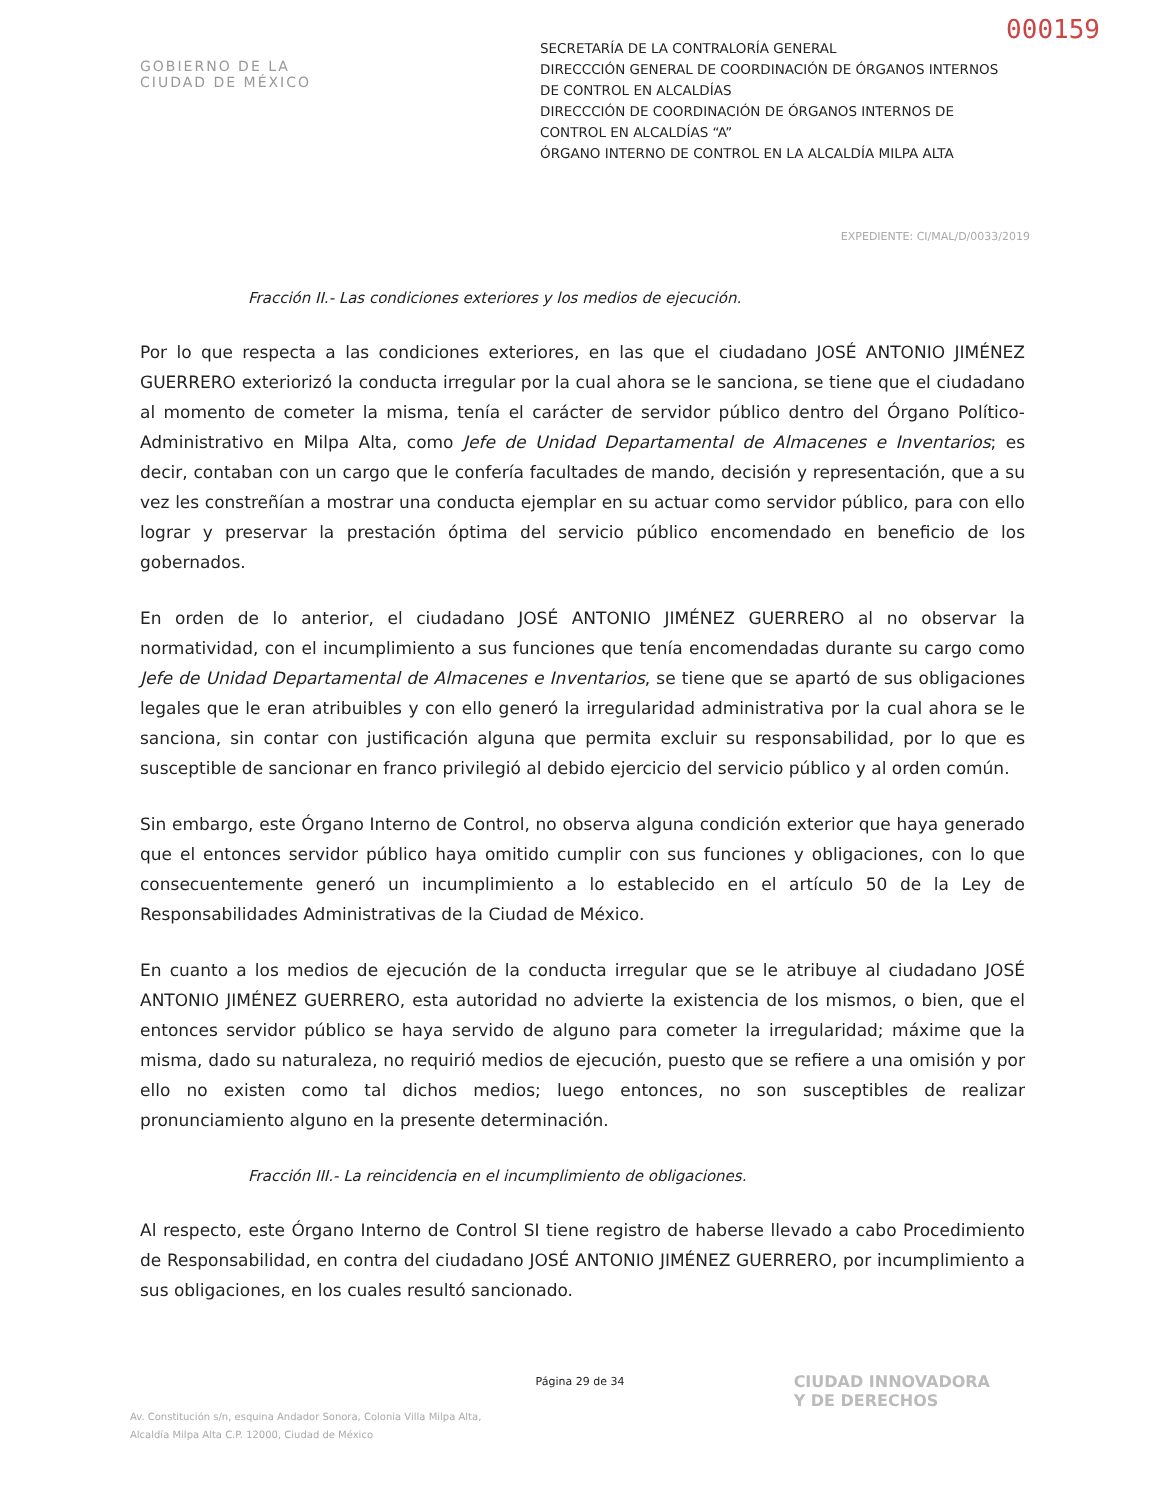000159
GOBIERNO DE LA
CIUDAD DE MÉXICO
SECRETARÍA DE LA CONTRALORÍA GENERAL
DIRECCCIÓN GENERAL DE COORDINACIÓN DE ÓRGANOS INTERNOS DE CONTROL EN ALCALDÍAS
DIRECCCIÓN DE COORDINACIÓN DE ÓRGANOS INTERNOS DE CONTROL EN ALCALDÍAS “A”
ÓRGANO INTERNO DE CONTROL EN LA ALCALDÍA MILPA ALTA
EXPEDIENTE: CI/MAL/D/0033/2019
Fracción II.- Las condiciones exteriores y los medios de ejecución.
Por lo que respecta a las condiciones exteriores, en las que el ciudadano JOSÉ ANTONIO JIMÉNEZ GUERRERO exteriorizó la conducta irregular por la cual ahora se le sanciona, se tiene que el ciudadano al momento de cometer la misma, tenía el carácter de servidor público dentro del Órgano Político-Administrativo en Milpa Alta, como Jefe de Unidad Departamental de Almacenes e Inventarios; es decir, contaban con un cargo que le confería facultades de mando, decisión y representación, que a su vez les constreñían a mostrar una conducta ejemplar en su actuar como servidor público, para con ello lograr y preservar la prestación óptima del servicio público encomendado en beneficio de los gobernados.
En orden de lo anterior, el ciudadano JOSÉ ANTONIO JIMÉNEZ GUERRERO al no observar la normatividad, con el incumplimiento a sus funciones que tenía encomendadas durante su cargo como Jefe de Unidad Departamental de Almacenes e Inventarios, se tiene que se apartó de sus obligaciones legales que le eran atribuibles y con ello generó la irregularidad administrativa por la cual ahora se le sanciona, sin contar con justificación alguna que permita excluir su responsabilidad, por lo que es susceptible de sancionar en franco privilegió al debido ejercicio del servicio público y al orden común.
Sin embargo, este Órgano Interno de Control, no observa alguna condición exterior que haya generado que el entonces servidor público haya omitido cumplir con sus funciones y obligaciones, con lo que consecuentemente generó un incumplimiento a lo establecido en el artículo 50 de la Ley de Responsabilidades Administrativas de la Ciudad de México.
En cuanto a los medios de ejecución de la conducta irregular que se le atribuye al ciudadano JOSÉ ANTONIO JIMÉNEZ GUERRERO, esta autoridad no advierte la existencia de los mismos, o bien, que el entonces servidor público se haya servido de alguno para cometer la irregularidad; máxime que la misma, dado su naturaleza, no requirió medios de ejecución, puesto que se refiere a una omisión y por ello no existen como tal dichos medios; luego entonces, no son susceptibles de realizar pronunciamiento alguno en la presente determinación.
Fracción III.- La reincidencia en el incumplimiento de obligaciones.
Al respecto, este Órgano Interno de Control SI tiene registro de haberse llevado a cabo Procedimiento de Responsabilidad, en contra del ciudadano JOSÉ ANTONIO JIMÉNEZ GUERRERO, por incumplimiento a sus obligaciones, en los cuales resultó sancionado.
Página 29 de 34
Av. Constitución s/n, esquina Andador Sonora, Colonia Villa Milpa Alta,
Alcaldía Milpa Alta C.P. 12000, Ciudad de México
CIUDAD INNOVADORA
Y DE DERECHOS